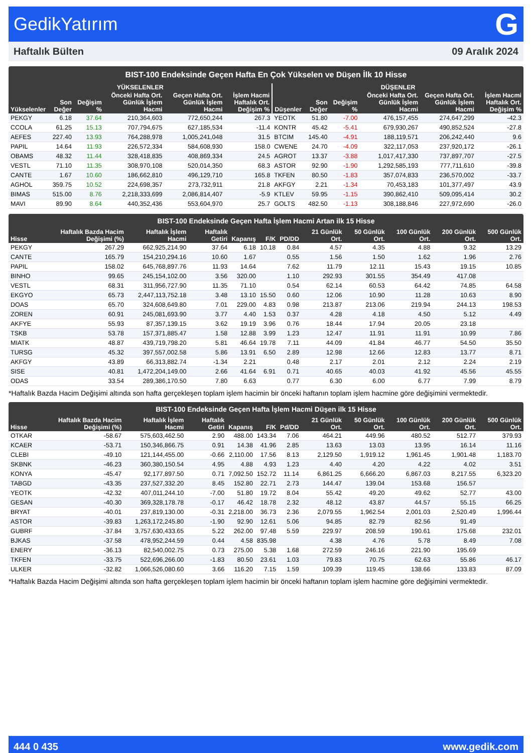GedikYatırım G
Haftalık Bülten 09 Aralık 2024
BIST-100 Endeksinde Geçen Hafta En Çok Yükselen ve Düşen İlk 10 Hisse
| YÜKSELENLER | | | | | | DÜŞENLER | | | | | |
| --- | --- | --- | --- | --- | --- | --- | --- | --- | --- | --- | --- |
| Yükselenler | Son Değer | Değişim % | Önceki Hafta Ort. Günlük İşlem Hacmi | Geçen Hafta Ort. Günlük İşlem Hacmi | İşlem Hacmi Haftalık Ort. Değişim % | Düşenler | Son Değer | Değişim % | Önceki Hafta Ort. Günlük İşlem Hacmi | Geçen Hafta Ort. Günlük İşlem Hacmi | İşlem Hacmi Haftalık Ort. Değişim % |
| PEKGY | 6.18 | 37.64 | 210,364,603 | 772,650,244 | 267.3 | YEOTK | 51.80 | -7.00 | 476,157,455 | 274,647,299 | -42.3 |
| CCOLA | 61.25 | 15.13 | 707,794,675 | 627,185,534 | -11.4 | KONTR | 45.42 | -5.41 | 679,930,267 | 490,852,524 | -27.8 |
| AEFES | 227.40 | 13.93 | 764,288,978 | 1,005,241,048 | 31.5 | BTCIM | 145.40 | -4.91 | 188,119,571 | 206,242,440 | 9.6 |
| PAPIL | 14.64 | 11.93 | 226,572,334 | 584,608,930 | 158.0 | CWENE | 24.70 | -4.09 | 322,117,053 | 237,920,172 | -26.1 |
| OBAMS | 48.32 | 11.44 | 328,418,835 | 408,869,334 | 24.5 | AGROT | 13.37 | -3.88 | 1,017,417,330 | 737,897,707 | -27.5 |
| VESTL | 71.10 | 11.35 | 308,970,108 | 520,014,350 | 68.3 | ASTOR | 92.90 | -1.90 | 1,292,585,193 | 777,711,610 | -39.8 |
| CANTE | 1.67 | 10.60 | 186,662,810 | 496,129,710 | 165.8 | TKFEN | 80.50 | -1.83 | 357,074,833 | 236,570,002 | -33.7 |
| AGHOL | 359.75 | 10.52 | 224,698,357 | 273,732,911 | 21.8 | AKFGY | 2.21 | -1.34 | 70,453,183 | 101,377,497 | 43.9 |
| BIMAS | 515.00 | 8.76 | 2,218,333,699 | 2,086,814,407 | -5.9 | KTLEV | 59.95 | -1.15 | 390,862,410 | 509,095,414 | 30.2 |
| MAVI | 89.90 | 8.64 | 440,352,436 | 553,604,970 | 25.7 | GOLTS | 482.50 | -1.13 | 308,188,846 | 227,972,690 | -26.0 |
BIST-100 Endeksinde Geçen Hafta İşlem Hacmi Artan ilk 15 Hisse
| Hisse | Haftalık Bazda Hacim Değişimi (%) | Haftalık İşlem Hacmi | Haftalık Getiri | Kapanış | F/K | PD/DD | 21 Günlük Ort. | 50 Günlük Ort. | 100 Günlük Ort. | 200 Günlük Ort. | 500 Günlük Ort. |
| --- | --- | --- | --- | --- | --- | --- | --- | --- | --- | --- | --- |
| PEKGY | 267.29 | 662,925,214.90 | 37.64 | 6.18 | 10.18 | 0.84 | 4.57 | 4.35 | 4.88 | 9.32 | 13.29 |
| CANTE | 165.79 | 154,210,294.16 | 10.60 | 1.67 | | 0.55 | 1.56 | 1.50 | 1.62 | 1.96 | 2.76 |
| PAPIL | 158.02 | 645,768,897.76 | 11.93 | 14.64 | | 7.62 | 11.79 | 12.11 | 15.43 | 19.15 | 10.85 |
| BINHO | 99.65 | 245,154,102.00 | 3.56 | 320.00 | | 1.10 | 292.93 | 301.55 | 354.49 | 417.08 | |
| VESTL | 68.31 | 311,956,727.90 | 11.35 | 71.10 | | 0.54 | 62.14 | 60.53 | 64.42 | 74.85 | 64.58 |
| EKGYO | 65.73 | 2,447,113,752.18 | 3.48 | 13.10 | 15.50 | 0.60 | 12.06 | 10.90 | 11.28 | 10.63 | 8.90 |
| DOAS | 65.70 | 324,608,649.80 | 7.01 | 229.00 | 4.83 | 0.98 | 213.87 | 213.06 | 219.94 | 244.13 | 198.53 |
| ZOREN | 60.91 | 245,081,693.90 | 3.77 | 4.40 | 1.53 | 0.37 | 4.28 | 4.18 | 4.50 | 5.12 | 4.49 |
| AKFYE | 55.93 | 87,357,139.15 | 3.62 | 19.19 | 3.96 | 0.76 | 18.44 | 17.94 | 20.05 | 23.18 | |
| TSKB | 53.78 | 157,371,885.47 | 1.58 | 12.88 | 3.99 | 1.23 | 12.47 | 11.91 | 11.91 | 10.99 | 7.86 |
| MIATK | 48.87 | 439,719,798.20 | 5.81 | 46.64 | 19.78 | 7.11 | 44.09 | 41.84 | 46.77 | 54.50 | 35.50 |
| TURSG | 45.32 | 397,557,002.58 | 5.86 | 13.91 | 6.50 | 2.89 | 12.98 | 12.66 | 12.83 | 13.77 | 8.71 |
| AKFGY | 43.89 | 66,313,882.74 | -1.34 | 2.21 | | 0.48 | 2.17 | 2.01 | 2.12 | 2.24 | 2.19 |
| SISE | 40.81 | 1,472,204,149.00 | 2.66 | 41.64 | 6.91 | 0.71 | 40.65 | 40.03 | 41.92 | 45.56 | 45.55 |
| ODAS | 33.54 | 289,386,170.50 | 7.80 | 6.63 | | 0.77 | 6.30 | 6.00 | 6.77 | 7.99 | 8.79 |
*Haftalık Bazda Hacim Değişimi altında son hafta gerçekleşen toplam işlem hacimin bir önceki haftanın toplam işlem hacmine göre değişimini vermektedir.
BIST-100 Endeksinde Geçen Hafta İşlem Hacmi Düşen ilk 15 Hisse
| Hisse | Haftalık Bazda Hacim Değişimi (%) | Haftalık İşlem Hacmi | Haftalık Getiri | Kapanış | F/K | Pd/DD | 21 Günlük Ort. | 50 Günlük Ort. | 100 Günlük Ort. | 200 Günlük Ort. | 500 Günlük Ort. |
| --- | --- | --- | --- | --- | --- | --- | --- | --- | --- | --- | --- |
| OTKAR | -58.67 | 575,603,462.50 | 2.90 | 488.00 | 143.34 | 7.06 | 464.21 | 449.96 | 480.52 | 512.77 | 379.93 |
| KCAER | -53.71 | 150,346,866.75 | 0.91 | 14.38 | 41.96 | 2.85 | 13.63 | 13.03 | 13.95 | 16.14 | 11.16 |
| CLEBI | -49.10 | 121,144,455.00 | -0.66 | 2,110.00 | 17.56 | 8.13 | 2,129.50 | 1,919.12 | 1,961.45 | 1,901.48 | 1,183.70 |
| SKBNK | -46.23 | 360,380,150.54 | 4.95 | 4.88 | 4.93 | 1.23 | 4.40 | 4.20 | 4.22 | 4.02 | 3.51 |
| KONYA | -45.47 | 92,177,897.50 | 0.71 | 7,092.50 | 152.72 | 11.14 | 6,861.25 | 6,666.20 | 6,867.03 | 8,217.55 | 6,323.20 |
| TABGD | -43.35 | 237,527,332.20 | 8.45 | 152.80 | 22.71 | 2.73 | 144.47 | 139.04 | 153.68 | 156.57 | |
| YEOTK | -42.32 | 407,011,244.10 | -7.00 | 51.80 | 19.72 | 8.04 | 55.42 | 49.20 | 49.62 | 52.77 | 43.00 |
| GESAN | -40.30 | 369,328,178.78 | -0.17 | 46.42 | 18.78 | 2.32 | 48.12 | 43.87 | 44.57 | 55.15 | 66.25 |
| BRYAT | -40.01 | 237,819,130.00 | -0.31 | 2,218.00 | 36.73 | 2.36 | 2,079.55 | 1,962.54 | 2,001.03 | 2,520.49 | 1,996.44 |
| ASTOR | -39.83 | 1,263,172,245.80 | -1.90 | 92.90 | 12.61 | 5.06 | 94.85 | 82.79 | 82.56 | 91.49 | |
| GUBRF | -37.84 | 3,757,630,433.65 | 5.22 | 262.00 | 97.48 | 5.59 | 229.97 | 208.59 | 190.61 | 175.68 | 232.01 |
| BJKAS | -37.58 | 478,952,244.59 | 0.44 | 4.58 | 835.98 | | 4.38 | 4.76 | 5.78 | 8.49 | 7.08 |
| ENERY | -36.13 | 82,540,002.75 | 0.73 | 275.00 | 5.38 | 1.68 | 272.59 | 246.16 | 221.90 | 195.69 | |
| TKFEN | -33.75 | 522,696,266.00 | -1.83 | 80.50 | 23.61 | 1.03 | 79.83 | 70.75 | 62.63 | 55.86 | 46.17 |
| ULKER | -32.82 | 1,066,526,080.60 | 3.66 | 116.20 | 7.15 | 1.59 | 109.39 | 119.45 | 138.66 | 133.83 | 87.09 |
*Haftalık Bazda Hacim Değişimi altında son hafta gerçekleşen toplam işlem hacimin bir önceki haftanın toplam işlem hacmine göre değişimini vermektedir.
444 0 435 www.gedik.com